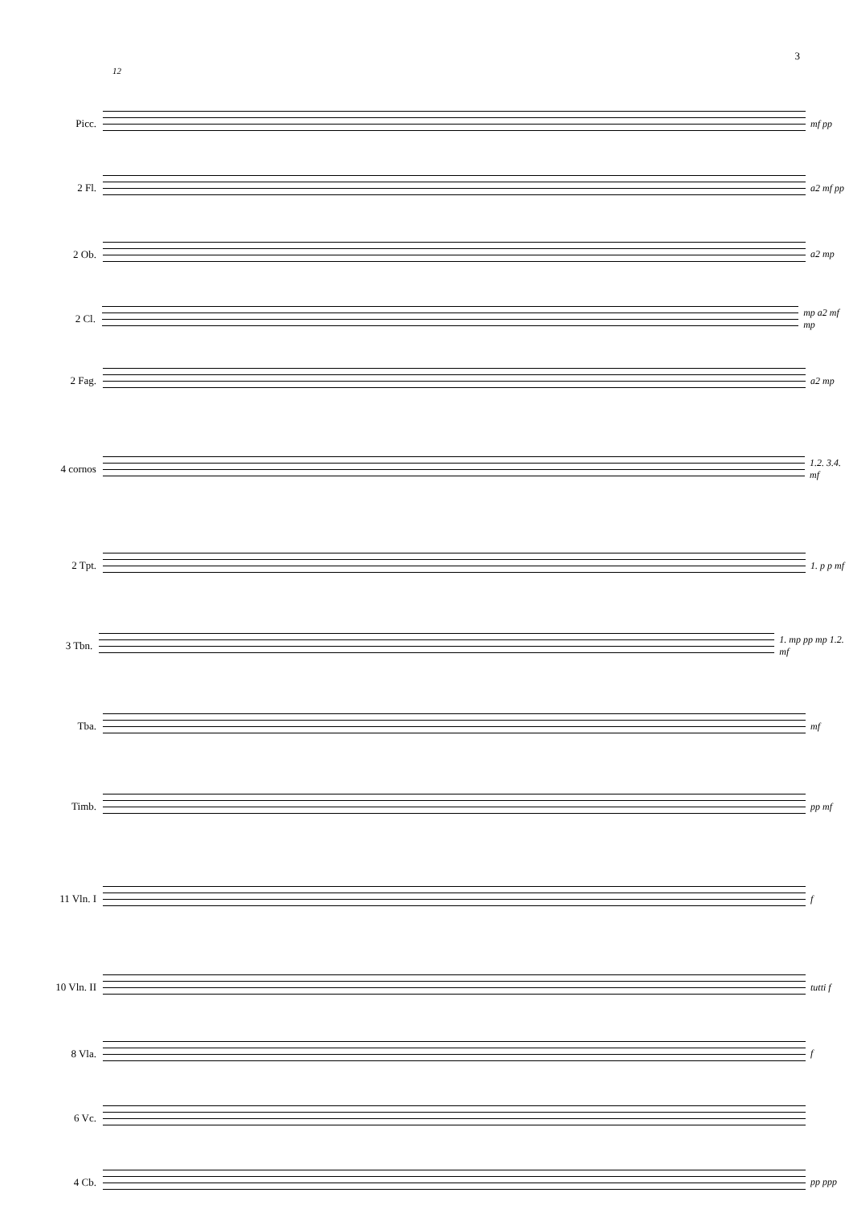3
12
Picc. mf pp
2 Fl. a2 mf pp
2 Ob. a2 mp
2 Cl. mp a2 mf mp
2 Fag. a2 mp
4 cornos 1.2. 3.4. mf
2 Tpt. 1. p p mf
3 Tbn. 1. mp pp mp 1.2. mf
Tba. mf
Timb. pp mf
11 Vln. I f
10 Vln. II tutti f
8 Vla. f
6 Vc.
4 Cb. pp ppp